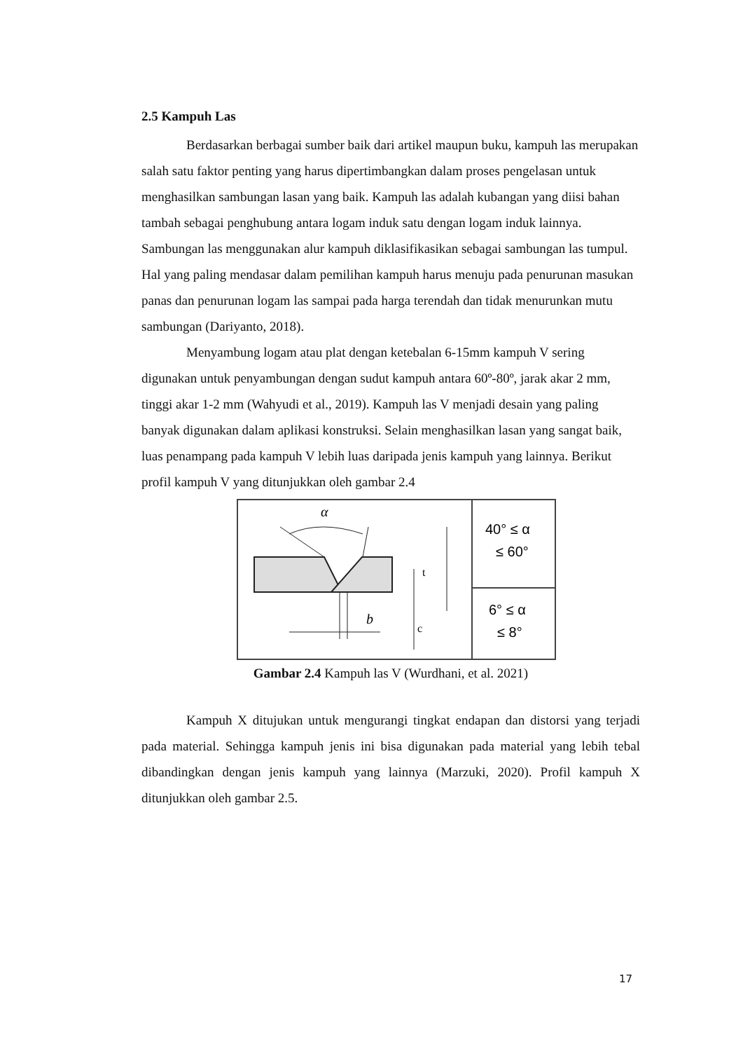2.5 Kampuh Las
Berdasarkan berbagai sumber baik dari artikel maupun buku, kampuh las merupakan salah satu faktor penting yang harus dipertimbangkan dalam proses pengelasan untuk menghasilkan sambungan lasan yang baik. Kampuh las adalah kubangan yang diisi bahan tambah sebagai penghubung antara logam induk satu dengan logam induk lainnya. Sambungan las menggunakan alur kampuh diklasifikasikan sebagai sambungan las tumpul. Hal yang paling mendasar dalam pemilihan kampuh harus menuju pada penurunan masukan panas dan penurunan logam las sampai pada harga terendah dan tidak menurunkan mutu sambungan (Dariyanto, 2018).
Menyambung logam atau plat dengan ketebalan 6-15mm kampuh V sering digunakan untuk penyambungan dengan sudut kampuh antara 60º-80º, jarak akar 2 mm, tinggi akar 1-2 mm (Wahyudi et al., 2019). Kampuh las V menjadi desain yang paling banyak digunakan dalam aplikasi konstruksi. Selain menghasilkan lasan yang sangat baik, luas penampang pada kampuh V lebih luas daripada jenis kampuh yang lainnya. Berikut profil kampuh V yang ditunjukkan oleh gambar 2.4
α
b
t
c
40° ≤ α
≤ 60°
6° ≤ α
≤ 8°
Gambar 2.4 Kampuh las V (Wurdhani, et al. 2021)
Kampuh X ditujukan untuk mengurangi tingkat endapan dan distorsi yang terjadi pada material. Sehingga kampuh jenis ini bisa digunakan pada material yang lebih tebal dibandingkan dengan jenis kampuh yang lainnya (Marzuki, 2020). Profil kampuh X ditunjukkan oleh gambar 2.5.
17